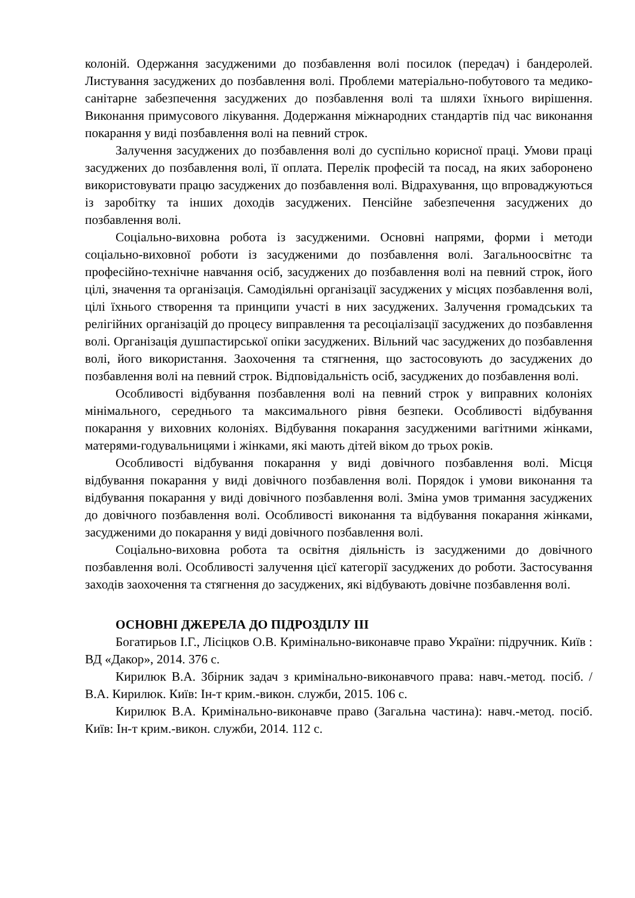колоній. Одержання засудженими до позбавлення волі посилок (передач) і бандеролей. Листування засуджених до позбавлення волі. Проблеми матеріально-побутового та медико-санітарне забезпечення засуджених до позбавлення волі та шляхи їхнього вирішення. Виконання примусового лікування. Додержання міжнародних стандартів під час виконання покарання у виді позбавлення волі на певний строк.
Залучення засуджених до позбавлення волі до суспільно корисної праці. Умови праці засуджених до позбавлення волі, її оплата. Перелік професій та посад, на яких заборонено використовувати працю засуджених до позбавлення волі. Відрахування, що впроваджуються із заробітку та інших доходів засуджених. Пенсійне забезпечення засуджених до позбавлення волі.
Соціально-виховна робота із засудженими. Основні напрями, форми і методи соціально-виховної роботи із засудженими до позбавлення волі. Загальноосвітнє та професійно-технічне навчання осіб, засуджених до позбавлення волі на певний строк, його цілі, значення та організація. Самодіяльні організації засуджених у місцях позбавлення волі, цілі їхнього створення та принципи участі в них засуджених. Залучення громадських та релігійних організацій до процесу виправлення та ресоціалізації засуджених до позбавлення волі. Організація душпастирської опіки засуджених. Вільний час засуджених до позбавлення волі, його використання. Заохочення та стягнення, що застосовують до засуджених до позбавлення волі на певний строк. Відповідальність осіб, засуджених до позбавлення волі.
Особливості відбування позбавлення волі на певний строк у виправних колоніях мінімального, середнього та максимального рівня безпеки. Особливості відбування покарання у виховних колоніях. Відбування покарання засудженими вагітними жінками, матерями-годувальницями і жінками, які мають дітей віком до трьох років.
Особливості відбування покарання у виді довічного позбавлення волі. Місця відбування покарання у виді довічного позбавлення волі. Порядок і умови виконання та відбування покарання у виді довічного позбавлення волі. Зміна умов тримання засуджених до довічного позбавлення волі. Особливості виконання та відбування покарання жінками, засудженими до покарання у виді довічного позбавлення волі.
Соціально-виховна робота та освітня діяльність із засудженими до довічного позбавлення волі. Особливості залучення цієї категорії засуджених до роботи. Застосування заходів заохочення та стягнення до засуджених, які відбувають довічне позбавлення волі.
ОСНОВНІ ДЖЕРЕЛА ДО ПІДРОЗДІЛУ ІІІ
Богатирьов І.Г., Лісіцков О.В. Кримінально-виконавче право України: підручник. Київ : ВД «Дакор», 2014. 376 с.
Кирилюк В.А. Збірник задач з кримінально-виконавчого права: навч.-метод. посіб. / В.А. Кирилюк. Київ: Ін-т крим.-викон. служби, 2015. 106 с.
Кирилюк В.А. Кримінально-виконавче право (Загальна частина): навч.-метод. посіб. Київ: Ін-т крим.-викон. служби, 2014. 112 с.